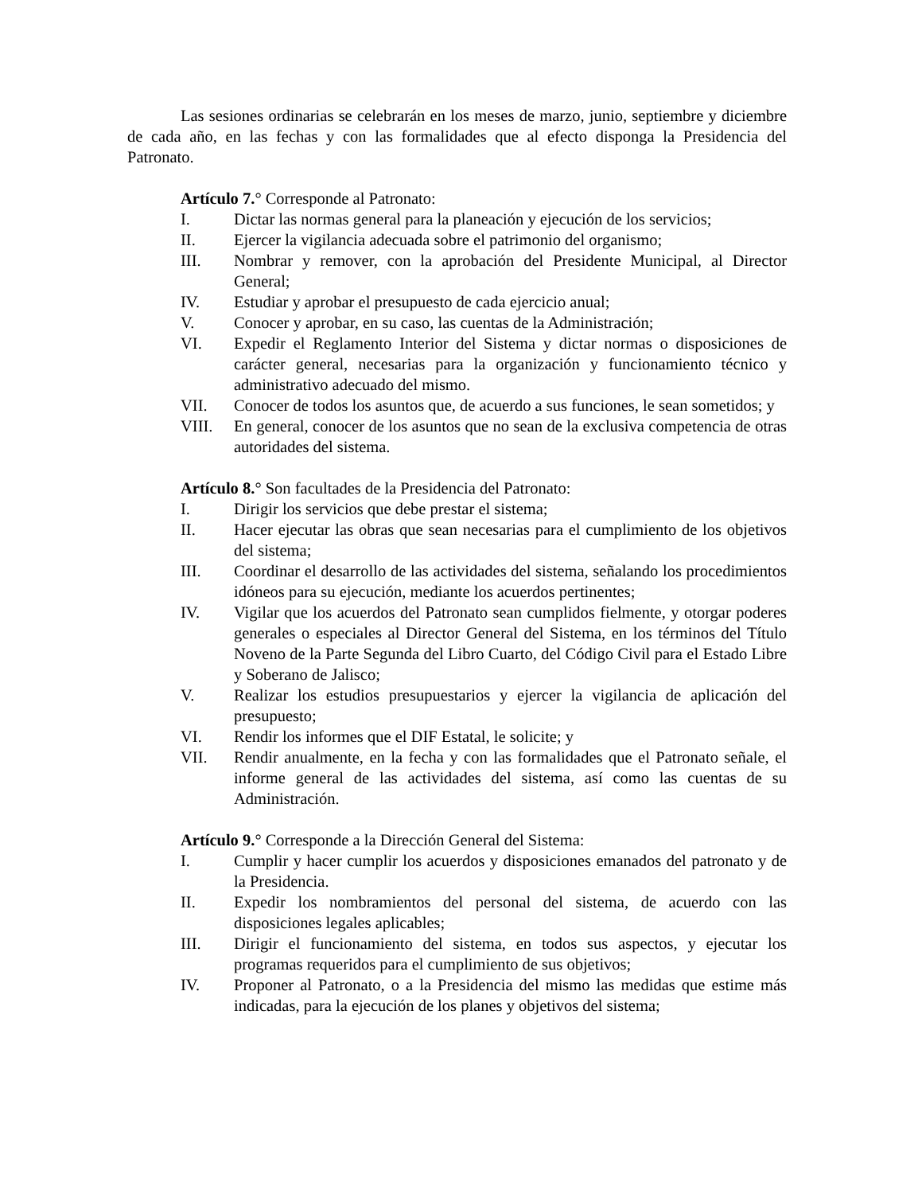Las sesiones ordinarias se celebrarán en los meses de marzo, junio, septiembre y diciembre de cada año, en las fechas y con las formalidades que al efecto disponga la Presidencia del Patronato.
Artículo 7.° Corresponde al Patronato:
I. Dictar las normas general para la planeación y ejecución de los servicios;
II. Ejercer la vigilancia adecuada sobre el patrimonio del organismo;
III. Nombrar y remover, con la aprobación del Presidente Municipal, al Director General;
IV. Estudiar y aprobar el presupuesto de cada ejercicio anual;
V. Conocer y aprobar, en su caso, las cuentas de la Administración;
VI. Expedir el Reglamento Interior del Sistema y dictar normas o disposiciones de carácter general, necesarias para la organización y funcionamiento técnico y administrativo adecuado del mismo.
VII. Conocer de todos los asuntos que, de acuerdo a sus funciones, le sean sometidos; y
VIII. En general, conocer de los asuntos que no sean de la exclusiva competencia de otras autoridades del sistema.
Artículo 8.° Son facultades de la Presidencia del Patronato:
I. Dirigir los servicios que debe prestar el sistema;
II. Hacer ejecutar las obras que sean necesarias para el cumplimiento de los objetivos del sistema;
III. Coordinar el desarrollo de las actividades del sistema, señalando los procedimientos idóneos para su ejecución, mediante los acuerdos pertinentes;
IV. Vigilar que los acuerdos del Patronato sean cumplidos fielmente, y otorgar poderes generales o especiales al Director General del Sistema, en los términos del Título Noveno de la Parte Segunda del Libro Cuarto, del Código Civil para el Estado Libre y Soberano de Jalisco;
V. Realizar los estudios presupuestarios y ejercer la vigilancia de aplicación del presupuesto;
VI. Rendir los informes que el DIF Estatal, le solicite; y
VII. Rendir anualmente, en la fecha y con las formalidades que el Patronato señale, el informe general de las actividades del sistema, así como las cuentas de su Administración.
Artículo 9.° Corresponde a la Dirección General del Sistema:
I. Cumplir y hacer cumplir los acuerdos y disposiciones emanados del patronato y de la Presidencia.
II. Expedir los nombramientos del personal del sistema, de acuerdo con las disposiciones legales aplicables;
III. Dirigir el funcionamiento del sistema, en todos sus aspectos, y ejecutar los programas requeridos para el cumplimiento de sus objetivos;
IV. Proponer al Patronato, o a la Presidencia del mismo las medidas que estime más indicadas, para la ejecución de los planes y objetivos del sistema;